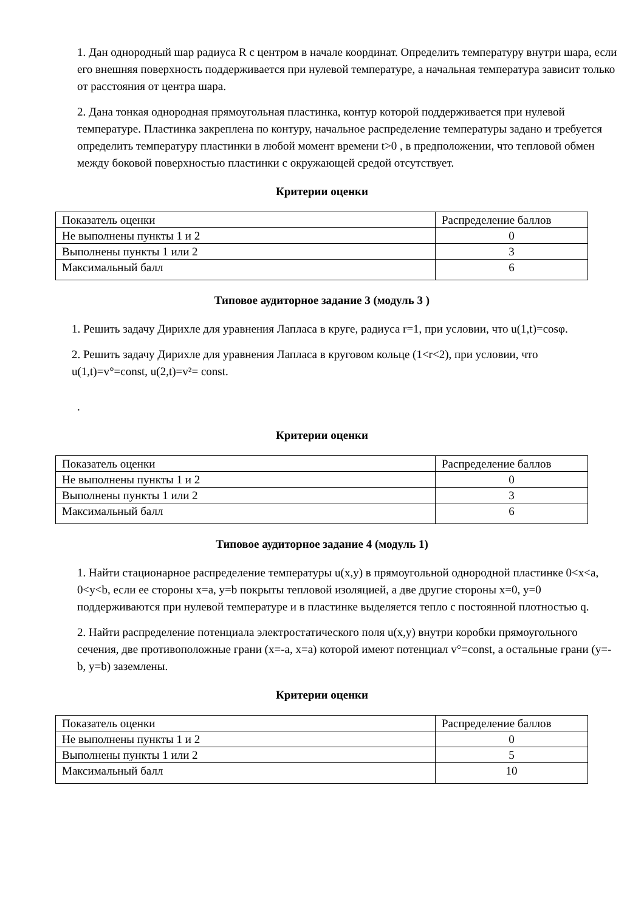1. Дан однородный шар радиуса R с центром в начале координат. Определить температуру внутри шара, если его внешняя поверхность поддерживается при нулевой температуре, а начальная температура зависит только от расстояния от центра шара.
2. Дана тонкая однородная прямоугольная пластинка, контур которой поддерживается при нулевой температуре. Пластинка закреплена по контуру, начальное распределение температуры задано и требуется определить температуру пластинки в любой момент времени t>0 , в предположении, что тепловой обмен между боковой поверхностью пластинки с окружающей средой отсутствует.
Критерии оценки
| Показатель оценки | Распределение баллов |
| Не выполнены пункты 1 и 2 | 0 |
| Выполнены пункты 1 или 2 | 3 |
| Максимальный балл | 6 |
Типовое аудиторное задание 3 (модуль 3 )
1. Решить задачу Дирихле для уравнения Лапласа в круге, радиуса r=1, при условии, что u(1,t)=cosφ.
2. Решить задачу Дирихле для уравнения Лапласа в круговом кольце (1<r<2), при условии, что u(1,t)=v°=const, u(2,t)=v²= const.
.
Критерии оценки
| Показатель оценки | Распределение баллов |
| Не выполнены пункты 1 и 2 | 0 |
| Выполнены пункты 1 или 2 | 3 |
| Максимальный балл | 6 |
Типовое аудиторное задание 4 (модуль 1)
1. Найти стационарное распределение температуры u(x,y) в прямоугольной однородной пластинке 0<x<a, 0<y<b, если ее стороны x=a, y=b покрыты тепловой изоляцией, а две другие стороны x=0, y=0 поддерживаются при нулевой температуре и в пластинке выделяется тепло с постоянной плотностью q.
2. Найти распределение потенциала электростатического поля u(x,y) внутри коробки прямоугольного сечения, две противоположные грани (x=-a, x=a) которой имеют потенциал v°=const, а остальные грани (y=-b, y=b) заземлены.
Критерии оценки
| Показатель оценки | Распределение баллов |
| Не выполнены пункты 1 и 2 | 0 |
| Выполнены пункты 1 или 2 | 5 |
| Максимальный балл | 10 |